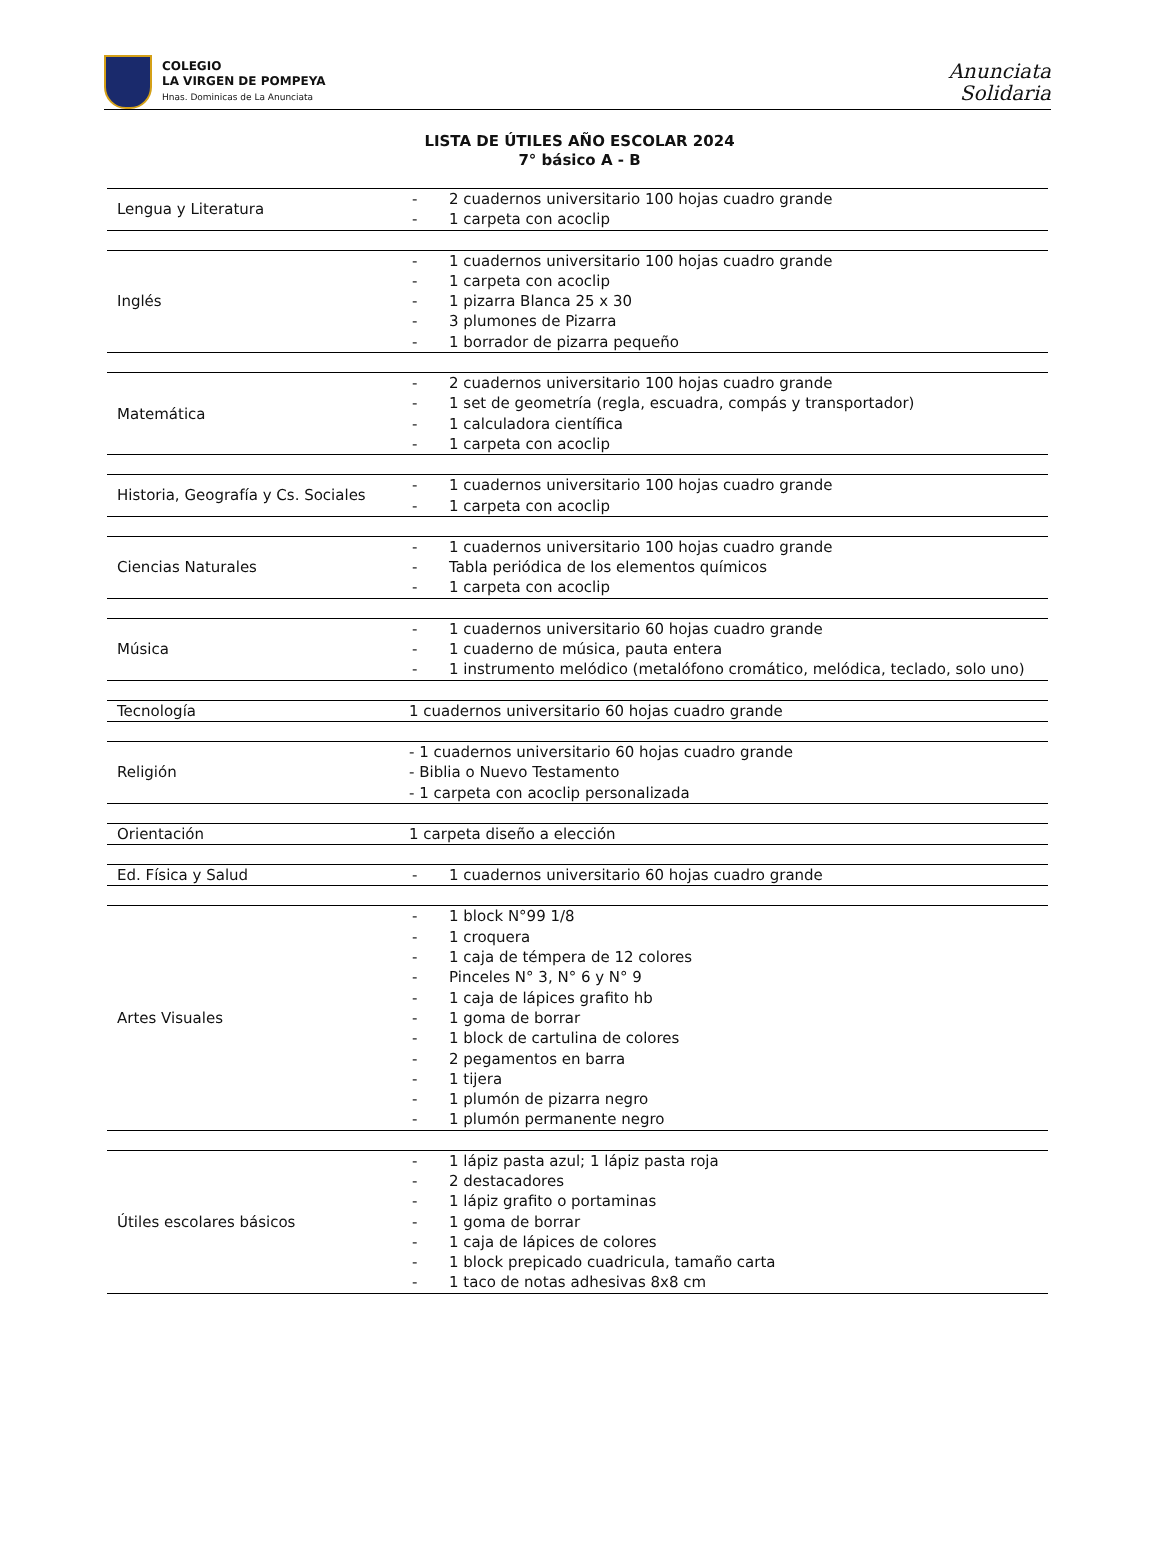COLEGIO
LA VIRGEN DE POMPEYA
Hnas. Dominicas de La Anunciata
Anunciata
Solidaria
LISTA DE ÚTILES AÑO ESCOLAR 2024
7° básico A - B
| Lengua y Literatura | - 2 cuadernos universitario 100 hojas cuadro grande - 1 carpeta con acoclip |
| Inglés | - 1 cuadernos universitario 100 hojas cuadro grande - 1 carpeta con acoclip - 1 pizarra Blanca 25 x 30 - 3 plumones de Pizarra - 1 borrador de pizarra pequeño |
| Matemática | - 2 cuadernos universitario 100 hojas cuadro grande - 1 set de geometría (regla, escuadra, compás y transportador) - 1 calculadora científica - 1 carpeta con acoclip |
| Historia, Geografía y Cs. Sociales | - 1 cuadernos universitario 100 hojas cuadro grande - 1 carpeta con acoclip |
| Ciencias Naturales | - 1 cuadernos universitario 100 hojas cuadro grande - Tabla periódica de los elementos químicos - 1 carpeta con acoclip |
| Música | - 1 cuadernos universitario 60 hojas cuadro grande - 1 cuaderno de música, pauta entera - 1 instrumento melódico (metalófono cromático, melódica, teclado, solo uno) |
| Tecnología | 1 cuadernos universitario 60 hojas cuadro grande |
| Religión | - 1 cuadernos universitario 60 hojas cuadro grande - Biblia o Nuevo Testamento - 1 carpeta con acoclip personalizada |
| Orientación | 1 carpeta diseño a elección |
| Ed. Física y Salud | - 1 cuadernos universitario 60 hojas cuadro grande |
| Artes Visuales | - 1 block N°99 1/8 - 1 croquera - 1 caja de témpera de 12 colores - Pinceles N° 3, N° 6 y N° 9 - 1 caja de lápices grafito hb - 1 goma de borrar - 1 block de cartulina de colores - 2 pegamentos en barra - 1 tijera - 1 plumón de pizarra negro - 1 plumón permanente negro |
| Útiles escolares básicos | - 1 lápiz pasta azul; 1 lápiz pasta roja - 2 destacadores - 1 lápiz grafito o portaminas - 1 goma de borrar - 1 caja de lápices de colores - 1 block prepicado cuadricula, tamaño carta - 1 taco de notas adhesivas 8x8 cm |